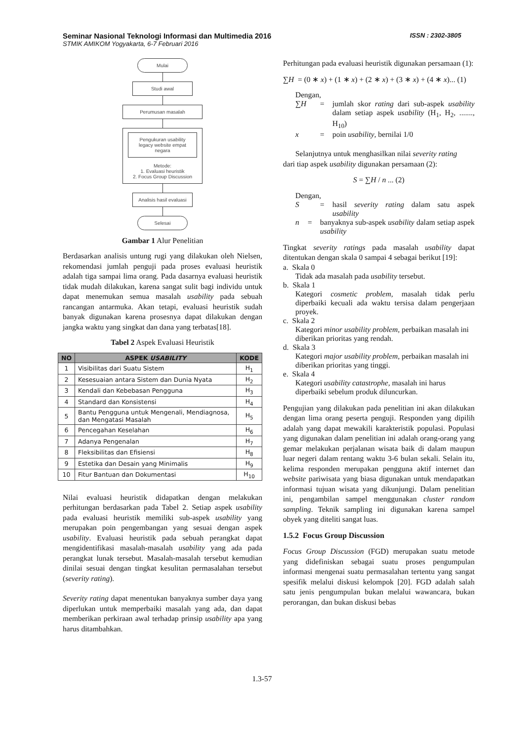Seminar Nasional Teknologi Informasi dan Multimedia 2016 ISSN : 2302-3805
STMIK AMIKOM Yogyakarta, 6-7 Februari 2016
Mulai
Studi awal
Perumusan masalah
Pengukuran usability legacy website empat negara
Metode:
1. Evaluasi heuristik
2. Focus Group Discussion
Analisis hasil evaluasi
Selesai
Gambar 1 Alur Penelitian
Berdasarkan analisis untung rugi yang dilakukan oleh Nielsen, rekomendasi jumlah penguji pada proses evaluasi heuristik adalah tiga sampai lima orang. Pada dasarnya evaluasi heuristik tidak mudah dilakukan, karena sangat sulit bagi individu untuk dapat menemukan semua masalah usability pada sebuah rancangan antarmuka. Akan tetapi, evaluasi heuristik sudah banyak digunakan karena prosesnya dapat dilakukan dengan jangka waktu yang singkat dan dana yang terbatas[18].
Tabel 2 Aspek Evaluasi Heuristik
| NO | ASPEK USABILITY | KODE |
| --- | --- | --- |
| 1 | Visibilitas dari Suatu Sistem | H<sub>1</sub> |
| 2 | Kesesuaian antara Sistem dan Dunia Nyata | H<sub>2</sub> |
| 3 | Kendali dan Kebebasan Pengguna | H<sub>3</sub> |
| 4 | Standard dan Konsistensi | H<sub>4</sub> |
| 5 | Bantu Pengguna untuk Mengenali, Mendiagnosa, dan Mengatasi Masalah | H<sub>5</sub> |
| 6 | Pencegahan Keselahan | H<sub>6</sub> |
| 7 | Adanya Pengenalan | H<sub>7</sub> |
| 8 | Fleksibilitas dan Efisiensi | H<sub>8</sub> |
| 9 | Estetika dan Desain yang Minimalis | H<sub>9</sub> |
| 10 | Fitur Bantuan dan Dokumentasi | H<sub>10</sub> |
Nilai evaluasi heuristik didapatkan dengan melakukan perhitungan berdasarkan pada Tabel 2. Setiap aspek usability pada evaluasi heuristik memiliki sub-aspek usability yang merupakan poin pengembangan yang sesuai dengan aspek usability. Evaluasi heuristik pada sebuah perangkat dapat mengidentifikasi masalah-masalah usability yang ada pada perangkat lunak tersebut. Masalah-masalah tersebut kemudian dinilai sesuai dengan tingkat kesulitan permasalahan tersebut (severity rating).
Severity rating dapat menentukan banyaknya sumber daya yang diperlukan untuk memperbaiki masalah yang ada, dan dapat memberikan perkiraan awal terhadap prinsip usability apa yang harus ditambahkan.
Perhitungan pada evaluasi heuristik digunakan persamaan (1):
∑H = (0 ∗ x) + (1 ∗ x) + (2 ∗ x) + (3 ∗ x) + (4 ∗ x)... (1)
Dengan,
∑H = jumlah skor rating dari sub-aspek usability dalam setiap aspek usability (H<sub>1</sub>, H<sub>2</sub>, ......., H<sub>10</sub>)
x = poin usability, bernilai 1/0
Selanjutnya untuk menghasilkan nilai severity rating
dari tiap aspek usability digunakan persamaan (2):
S = ∑H / n ... (2)
Dengan,
S = hasil severity rating dalam satu aspek usability
n = banyaknya sub-aspek usability dalam setiap aspek usability
Tingkat severity ratings pada masalah usability dapat ditentukan dengan skala 0 sampai 4 sebagai berikut [19]:
a. Skala 0
Tidak ada masalah pada usability tersebut.
b. Skala 1
Kategori cosmetic problem, masalah tidak perlu diperbaiki kecuali ada waktu tersisa dalam pengerjaan proyek.
c. Skala 2
Kategori minor usability problem, perbaikan masalah ini diberikan prioritas yang rendah.
d. Skala 3
Kategori major usability problem, perbaikan masalah ini diberikan prioritas yang tinggi.
e. Skala 4
Kategori usability catastrophe, masalah ini harus diperbaiki sebelum produk diluncurkan.
Pengujian yang dilakukan pada penelitian ini akan dilakukan dengan lima orang peserta penguji. Responden yang dipilih adalah yang dapat mewakili karakteristik populasi. Populasi yang digunakan dalam penelitian ini adalah orang-orang yang gemar melakukan perjalanan wisata baik di dalam maupun luar negeri dalam rentang waktu 3-6 bulan sekali. Selain itu, kelima responden merupakan pengguna aktif internet dan website pariwisata yang biasa digunakan untuk mendapatkan informasi tujuan wisata yang dikunjungi. Dalam penelitian ini, pengambilan sampel menggunakan cluster random sampling. Teknik sampling ini digunakan karena sampel obyek yang diteliti sangat luas.
1.5.2 Focus Group Discussion
Focus Group Discussion (FGD) merupakan suatu metode yang didefiniskan sebagai suatu proses pengumpulan informasi mengenai suatu permasalahan tertentu yang sangat spesifik melalui diskusi kelompok [20]. FGD adalah salah satu jenis pengumpulan bukan melalui wawancara, bukan perorangan, dan bukan diskusi bebas
1.3-57